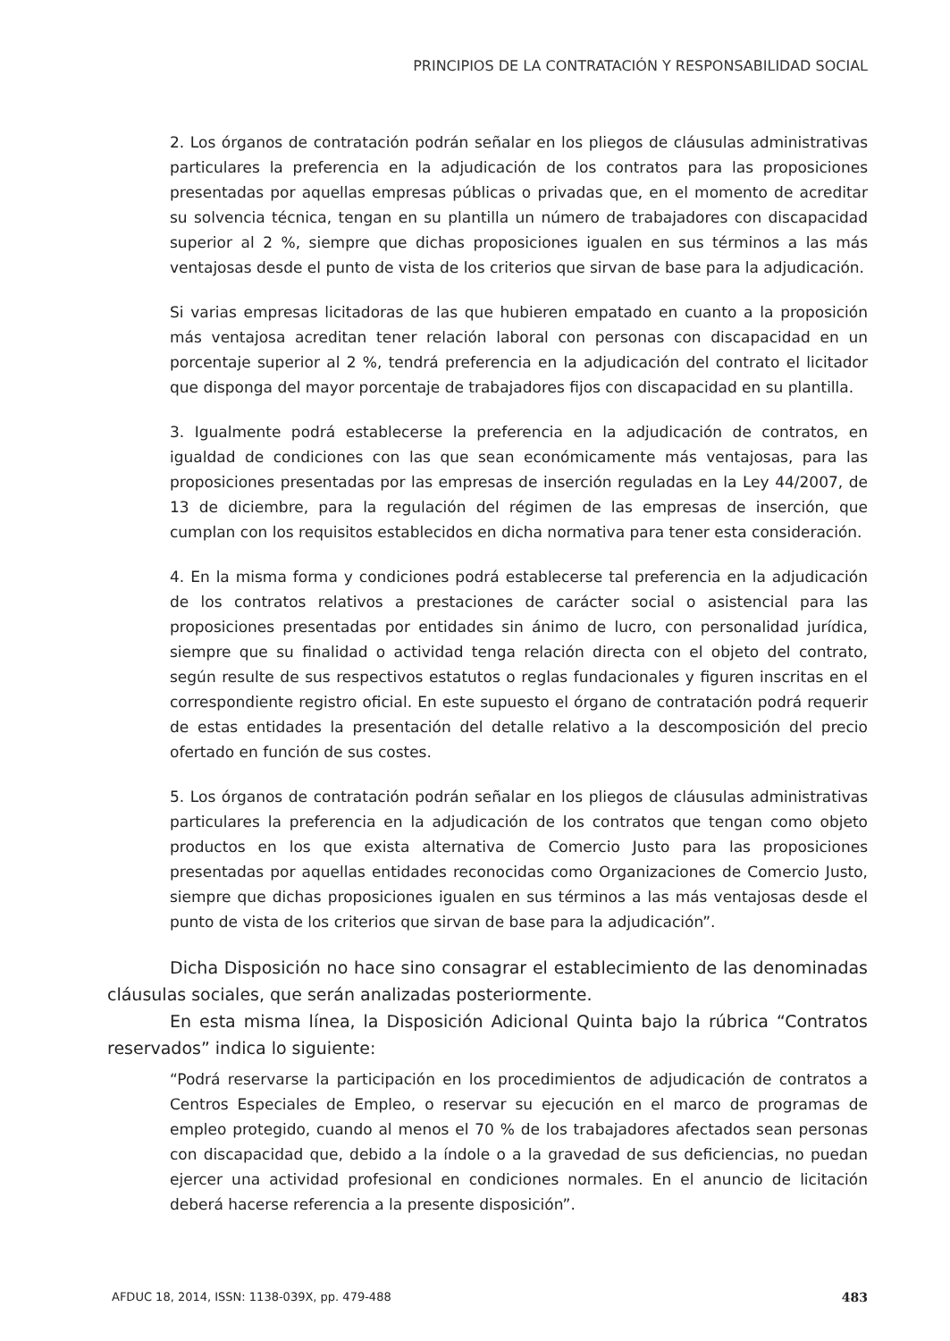PRINCIPIOS DE LA CONTRATACIÓN Y RESPONSABILIDAD SOCIAL
2. Los órganos de contratación podrán señalar en los pliegos de cláusulas administrativas particulares la preferencia en la adjudicación de los contratos para las proposiciones presentadas por aquellas empresas públicas o privadas que, en el momento de acreditar su solvencia técnica, tengan en su plantilla un número de trabajadores con discapacidad superior al 2 %, siempre que dichas proposiciones igualen en sus términos a las más ventajosas desde el punto de vista de los criterios que sirvan de base para la adjudicación.
Si varias empresas licitadoras de las que hubieren empatado en cuanto a la proposición más ventajosa acreditan tener relación laboral con personas con discapacidad en un porcentaje superior al 2 %, tendrá preferencia en la adjudicación del contrato el licitador que disponga del mayor porcentaje de trabajadores fijos con discapacidad en su plantilla.
3. Igualmente podrá establecerse la preferencia en la adjudicación de contratos, en igualdad de condiciones con las que sean económicamente más ventajosas, para las proposiciones presentadas por las empresas de inserción reguladas en la Ley 44/2007, de 13 de diciembre, para la regulación del régimen de las empresas de inserción, que cumplan con los requisitos establecidos en dicha normativa para tener esta consideración.
4. En la misma forma y condiciones podrá establecerse tal preferencia en la adjudicación de los contratos relativos a prestaciones de carácter social o asistencial para las proposiciones presentadas por entidades sin ánimo de lucro, con personalidad jurídica, siempre que su finalidad o actividad tenga relación directa con el objeto del contrato, según resulte de sus respectivos estatutos o reglas fundacionales y figuren inscritas en el correspondiente registro oficial. En este supuesto el órgano de contratación podrá requerir de estas entidades la presentación del detalle relativo a la descomposición del precio ofertado en función de sus costes.
5. Los órganos de contratación podrán señalar en los pliegos de cláusulas administrativas particulares la preferencia en la adjudicación de los contratos que tengan como objeto productos en los que exista alternativa de Comercio Justo para las proposiciones presentadas por aquellas entidades reconocidas como Organizaciones de Comercio Justo, siempre que dichas proposiciones igualen en sus términos a las más ventajosas desde el punto de vista de los criterios que sirvan de base para la adjudicación”.
Dicha Disposición no hace sino consagrar el establecimiento de las denominadas cláusulas sociales, que serán analizadas posteriormente.
En esta misma línea, la Disposición Adicional Quinta bajo la rúbrica “Contratos reservados” indica lo siguiente:
“Podrá reservarse la participación en los procedimientos de adjudicación de contratos a Centros Especiales de Empleo, o reservar su ejecución en el marco de programas de empleo protegido, cuando al menos el 70 % de los trabajadores afectados sean personas con discapacidad que, debido a la índole o a la gravedad de sus deficiencias, no puedan ejercer una actividad profesional en condiciones normales. En el anuncio de licitación deberá hacerse referencia a la presente disposición”.
AFDUC 18, 2014, ISSN: 1138-039X, pp. 479-488 483